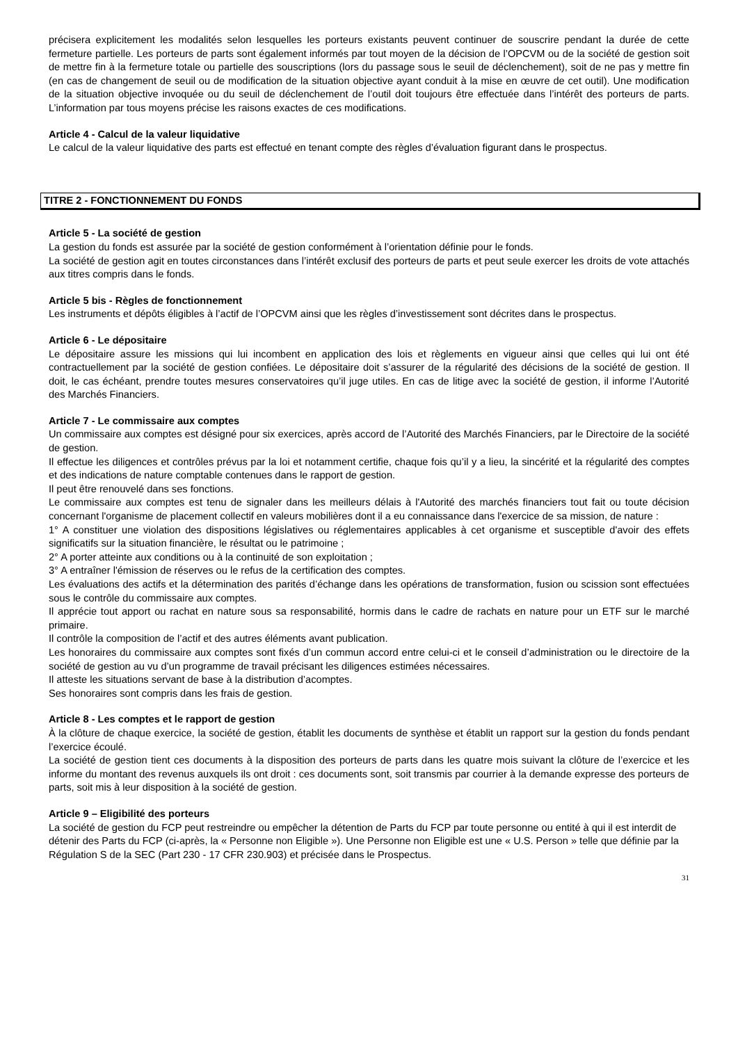précisera explicitement les modalités selon lesquelles les porteurs existants peuvent continuer de souscrire pendant la durée de cette fermeture partielle. Les porteurs de parts sont également informés par tout moyen de la décision de l’OPCVM ou de la société de gestion soit de mettre fin à la fermeture totale ou partielle des souscriptions (lors du passage sous le seuil de déclenchement), soit de ne pas y mettre fin (en cas de changement de seuil ou de modification de la situation objective ayant conduit à la mise en œuvre de cet outil). Une modification de la situation objective invoquée ou du seuil de déclenchement de l’outil doit toujours être effectuée dans l’intérêt des porteurs de parts. L’information par tous moyens précise les raisons exactes de ces modifications.
Article 4 - Calcul de la valeur liquidative
Le calcul de la valeur liquidative des parts est effectué en tenant compte des règles d’évaluation figurant dans le prospectus.
TITRE 2 - FONCTIONNEMENT DU FONDS
Article 5 - La société de gestion
La gestion du fonds est assurée par la société de gestion conformément à l’orientation définie pour le fonds.
La société de gestion agit en toutes circonstances dans l’intérêt exclusif des porteurs de parts et peut seule exercer les droits de vote attachés aux titres compris dans le fonds.
Article 5 bis - Règles de fonctionnement
Les instruments et dépôts éligibles à l’actif de l’OPCVM ainsi que les règles d’investissement sont décrites dans le prospectus.
Article 6 - Le dépositaire
Le dépositaire assure les missions qui lui incombent en application des lois et règlements en vigueur ainsi que celles qui lui ont été contractuellement par la société de gestion confiées. Le dépositaire doit s’assurer de la régularité des décisions de la société de gestion. Il doit, le cas échéant, prendre toutes mesures conservatoires qu’il juge utiles. En cas de litige avec la société de gestion, il informe l’Autorité des Marchés Financiers.
Article 7 - Le commissaire aux comptes
Un commissaire aux comptes est désigné pour six exercices, après accord de l’Autorité des Marchés Financiers, par le Directoire de la société de gestion.
Il effectue les diligences et contrôles prévus par la loi et notamment certifie, chaque fois qu’il y a lieu, la sincérité et la régularité des comptes et des indications de nature comptable contenues dans le rapport de gestion.
Il peut être renouvelé dans ses fonctions.
Le commissaire aux comptes est tenu de signaler dans les meilleurs délais à l'Autorité des marchés financiers tout fait ou toute décision concernant l'organisme de placement collectif en valeurs mobilières dont il a eu connaissance dans l'exercice de sa mission, de nature :
1° A constituer une violation des dispositions législatives ou réglementaires applicables à cet organisme et susceptible d'avoir des effets significatifs sur la situation financière, le résultat ou le patrimoine ;
2° A porter atteinte aux conditions ou à la continuité de son exploitation ;
3° A entraîner l'émission de réserves ou le refus de la certification des comptes.
Les évaluations des actifs et la détermination des parités d’échange dans les opérations de transformation, fusion ou scission sont effectuées sous le contrôle du commissaire aux comptes.
Il apprécie tout apport ou rachat en nature sous sa responsabilité, hormis dans le cadre de rachats en nature pour un ETF sur le marché primaire.
Il contrôle la composition de l’actif et des autres éléments avant publication.
Les honoraires du commissaire aux comptes sont fixés d’un commun accord entre celui-ci et le conseil d’administration ou le directoire de la société de gestion au vu d’un programme de travail précisant les diligences estimées nécessaires.
Il atteste les situations servant de base à la distribution d’acomptes.
Ses honoraires sont compris dans les frais de gestion.
Article 8 - Les comptes et le rapport de gestion
À la clôture de chaque exercice, la société de gestion, établit les documents de synthèse et établit un rapport sur la gestion du fonds pendant l’exercice écoulé.
La société de gestion tient ces documents à la disposition des porteurs de parts dans les quatre mois suivant la clôture de l’exercice et les informe du montant des revenus auxquels ils ont droit : ces documents sont, soit transmis par courrier à la demande expresse des porteurs de parts, soit mis à leur disposition à la société de gestion.
Article 9 – Eligibilité des porteurs
La société de gestion du FCP peut restreindre ou empêcher la détention de Parts du FCP par toute personne ou entité à qui il est interdit de détenir des Parts du FCP (ci-après, la « Personne non Eligible »). Une Personne non Eligible est une « U.S. Person » telle que définie par la Régulation S de la SEC (Part 230 - 17 CFR 230.903) et précisée dans le Prospectus.
31